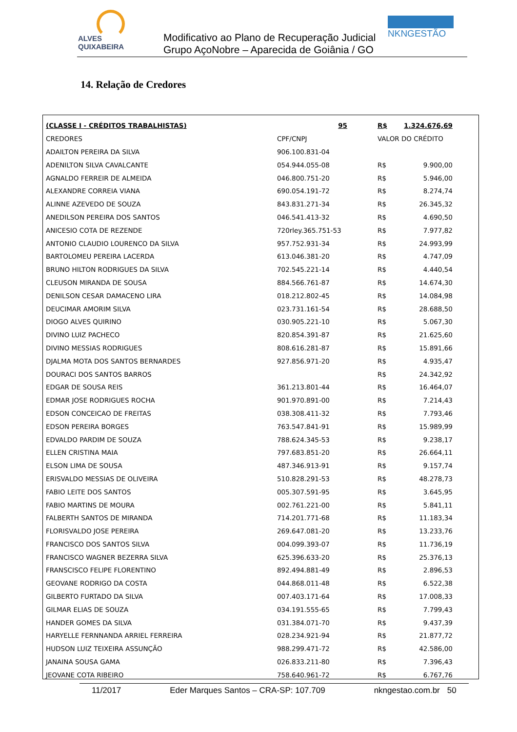ALVES QUIXABEIRA
Modificativo ao Plano de Recuperação Judicial
Grupo AçoNobre – Aparecida de Goiânia / GO
NKNGESTÃO
14. Relação de Credores
| (CLASSE I - CRÉDITOS TRABALHISTAS) | 95 | R$ | 1.324.676,69 |
| --- | --- | --- | --- |
| CREDORES | CPF/CNPJ | VALOR DO CRÉDITO | |
| ADAILTON PEREIRA DA SILVA | 906.100.831-04 | | |
| ADENILTON SILVA CAVALCANTE | 054.944.055-08 | R$ | 9.900,00 |
| AGNALDO FERREIR DE ALMEIDA | 046.800.751-20 | R$ | 5.946,00 |
| ALEXANDRE CORREIA VIANA | 690.054.191-72 | R$ | 8.274,74 |
| ALINNE AZEVEDO DE SOUZA | 843.831.271-34 | R$ | 26.345,32 |
| ANEDILSON PEREIRA DOS SANTOS | 046.541.413-32 | R$ | 4.690,50 |
| ANICESIO COTA DE REZENDE | 720rley.365.751-53 | R$ | 7.977,82 |
| ANTONIO CLAUDIO LOURENCO DA SILVA | 957.752.931-34 | R$ | 24.993,99 |
| BARTOLOMEU PEREIRA LACERDA | 613.046.381-20 | R$ | 4.747,09 |
| BRUNO HILTON RODRIGUES DA SILVA | 702.545.221-14 | R$ | 4.440,54 |
| CLEUSON MIRANDA DE SOUSA | 884.566.761-87 | R$ | 14.674,30 |
| DENILSON CESAR DAMACENO LIRA | 018.212.802-45 | R$ | 14.084,98 |
| DEUCIMAR AMORIM SILVA | 023.731.161-54 | R$ | 28.688,50 |
| DIOGO ALVES QUIRINO | 030.905.221-10 | R$ | 5.067,30 |
| DIVINO LUIZ PACHECO | 820.854.391-87 | R$ | 21.625,60 |
| DIVINO MESSIAS RODRIGUES | 808.616.281-87 | R$ | 15.891,66 |
| DJALMA MOTA DOS SANTOS BERNARDES | 927.856.971-20 | R$ | 4.935,47 |
| DOURACI DOS SANTOS BARROS | | R$ | 24.342,92 |
| EDGAR DE SOUSA REIS | 361.213.801-44 | R$ | 16.464,07 |
| EDMAR JOSE RODRIGUES ROCHA | 901.970.891-00 | R$ | 7.214,43 |
| EDSON CONCEICAO DE FREITAS | 038.308.411-32 | R$ | 7.793,46 |
| EDSON PEREIRA BORGES | 763.547.841-91 | R$ | 15.989,99 |
| EDVALDO PARDIM DE SOUZA | 788.624.345-53 | R$ | 9.238,17 |
| ELLEN CRISTINA MAIA | 797.683.851-20 | R$ | 26.664,11 |
| ELSON LIMA DE SOUSA | 487.346.913-91 | R$ | 9.157,74 |
| ERISVALDO MESSIAS DE OLIVEIRA | 510.828.291-53 | R$ | 48.278,73 |
| FABIO LEITE DOS SANTOS | 005.307.591-95 | R$ | 3.645,95 |
| FABIO MARTINS DE MOURA | 002.761.221-00 | R$ | 5.841,11 |
| FALBERTH SANTOS DE MIRANDA | 714.201.771-68 | R$ | 11.183,34 |
| FLORISVALDO JOSE PEREIRA | 269.647.081-20 | R$ | 13.233,76 |
| FRANCISCO DOS SANTOS SILVA | 004.099.393-07 | R$ | 11.736,19 |
| FRANCISCO WAGNER BEZERRA SILVA | 625.396.633-20 | R$ | 25.376,13 |
| FRANSCISCO FELIPE FLORENTINO | 892.494.881-49 | R$ | 2.896,53 |
| GEOVANE RODRIGO DA COSTA | 044.868.011-48 | R$ | 6.522,38 |
| GILBERTO FURTADO DA SILVA | 007.403.171-64 | R$ | 17.008,33 |
| GILMAR ELIAS DE SOUZA | 034.191.555-65 | R$ | 7.799,43 |
| HANDER GOMES DA SILVA | 031.384.071-70 | R$ | 9.437,39 |
| HARYELLE FERNNANDA ARRIEL FERREIRA | 028.234.921-94 | R$ | 21.877,72 |
| HUDSON LUIZ TEIXEIRA ASSUNÇÃO | 988.299.471-72 | R$ | 42.586,00 |
| JANAINA SOUSA GAMA | 026.833.211-80 | R$ | 7.396,43 |
| JEOVANE COTA RIBEIRO | 758.640.961-72 | R$ | 6.767,76 |
11/2017 Eder Marques Santos – CRA-SP: 107.709 nkngestao.com.br 50